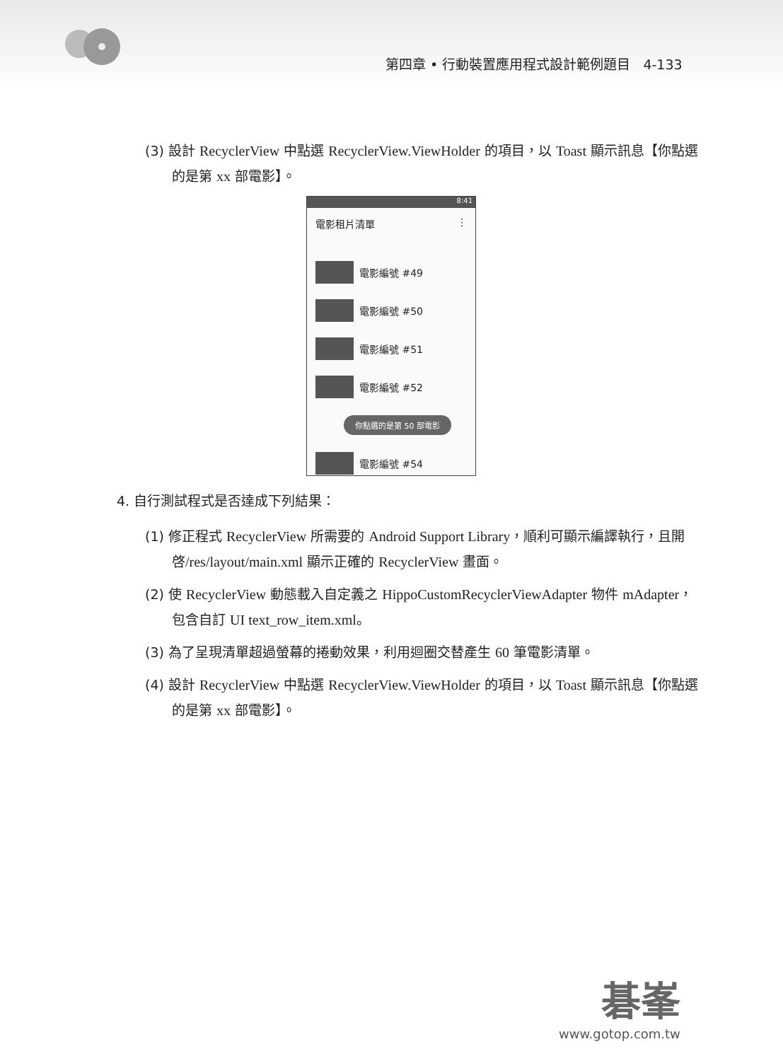第四章 • 行動裝置應用程式設計範例題目 4-133
(3) 設計 RecyclerView 中點選 RecyclerView.ViewHolder 的項目，以 Toast 顯示訊息【你點選的是第 xx 部電影】。
8:41
電影租片清單 ⋮
電影編號 #49
電影編號 #50
電影編號 #51
電影編號 #52
你點選的是第 50 部電影
電影編號 #54
4. 自行測試程式是否達成下列結果：
(1) 修正程式 RecyclerView 所需要的 Android Support Library，順利可顯示編譯執行，且開啓/res/layout/main.xml 顯示正確的 RecyclerView 畫面。
(2) 使 RecyclerView 動態載入自定義之 HippoCustomRecyclerViewAdapter 物件 mAdapter，包含自訂 UI text_row_item.xml。
(3) 為了呈現清單超過螢幕的捲動效果，利用迴圈交替產生 60 筆電影清單。
(4) 設計 RecyclerView 中點選 RecyclerView.ViewHolder 的項目，以 Toast 顯示訊息【你點選的是第 xx 部電影】。
碁峯
www.gotop.com.tw